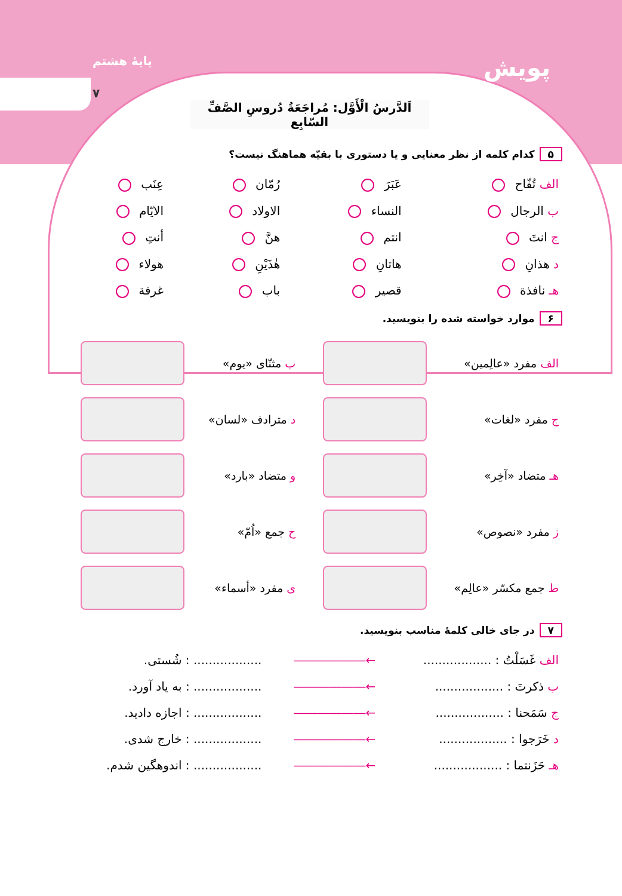پایهٔ هشتم
۷
پویش
اَلدَّرسُ الْأَوَّل: مُراجَعَةُ دُروسِ الصَّفِّ السّابِع
۵ کدام کلمه از نظر معنایی و یا دستوری با بقیّه هماهنگ نیست؟
| الف تُفّاح | عَبَرَ | رُمّان | عِنَب |
| ب الرجال | النساء | الاولاد | الایّام |
| ج انتَ | انتم | هنَّ | أنتِ |
| د هذانِ | هاتانِ | هٰذَیْنِ | هولاء |
| هـ نافذة | قصیر | باب | غرفة |
۶ موارد خواسته شده را بنویسید.
| الف مفرد «عالِمین» | | ب مثنّای «یوم» | |
| ج مفرد «لغات» | | د مترادف «لسان» | |
| هـ متضاد «آخِر» | | و متضاد «بارد» | |
| ز مفرد «نصوص» | | ح جمع «اُمّ» | |
| ط جمع مکسّر «عالِم» | | ی مفرد «أسماء» | |
۷ در جای خالی کلمهٔ مناسب بنویسید.
| الف غَسَلْتُ : .................. | ←―――――― | .................. : شُستی. |
| ب ذکرتَ : .................. | ←―――――― | .................. : به یاد آورد. |
| ج سَمَحنا : .................. | ←―――――― | .................. : اجازه دادید. |
| د خَرَجوا : .................. | ←―――――― | .................. : خارج شدی. |
| هـ حَزَنتما : .................. | ←―――――― | .................. : اندوهگین شدم. |